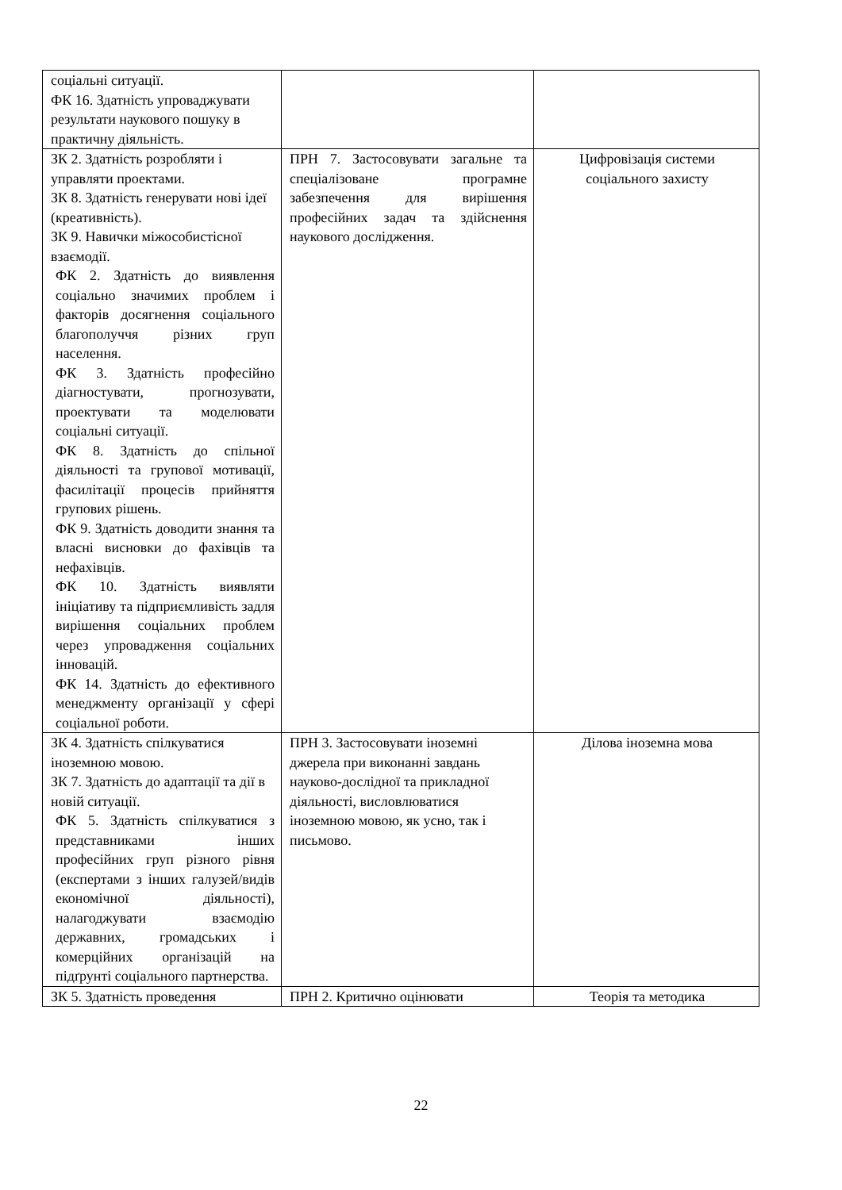| соціальні ситуації. ФК 16. Здатність упроваджувати результати наукового пошуку в практичну діяльність. | | |
| ЗК 2. Здатність розробляти і управляти проектами. ЗК 8. Здатність генерувати нові ідеї (креативність). ЗК 9. Навички міжособистісної взаємодії. ФК 2. Здатність до виявлення соціально значимих проблем і факторів досягнення соціального благополуччя різних груп населення. ФК 3. Здатність професійно діагностувати, прогнозувати, проектувати та моделювати соціальні ситуації. ФК 8. Здатність до спільної діяльності та групової мотивації, фасилітації процесів прийняття групових рішень. ФК 9. Здатність доводити знання та власні висновки до фахівців та нефахівців. ФК 10. Здатність виявляти ініціативу та підприємливість задля вирішення соціальних проблем через упровадження соціальних інновацій. ФК 14. Здатність до ефективного менеджменту організації у сфері соціальної роботи. | ПРН 7. Застосовувати загальне та спеціалізоване програмне забезпечення для вирішення професійних задач та здійснення наукового дослідження. | Цифровізація системи соціального захисту |
| ЗК 4. Здатність спілкуватися іноземною мовою. ЗК 7. Здатність до адаптації та дії в новій ситуації. ФК 5. Здатність спілкуватися з представниками інших професійних груп різного рівня (експертами з інших галузей/видів економічної діяльності), налагоджувати взаємодію державних, громадських і комерційних організацій на підґрунті соціального партнерства. | ПРН 3. Застосовувати іноземні джерела при виконанні завдань науково-дослідної та прикладної діяльності, висловлюватися іноземною мовою, як усно, так і письмово. | Ділова іноземна мова |
| ЗК 5. Здатність проведення | ПРН 2. Критично оцінювати | Теорія та методика |
22